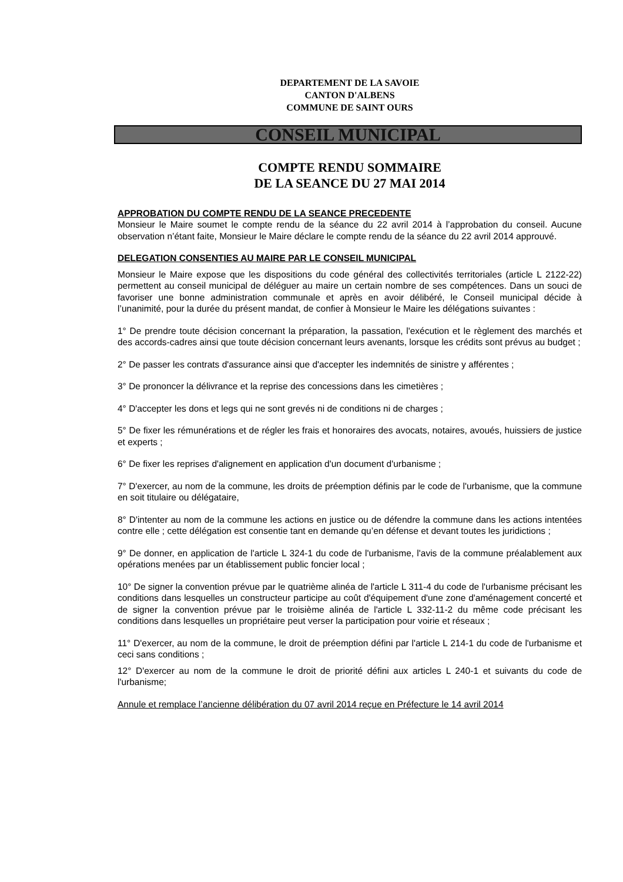DEPARTEMENT DE LA SAVOIE
CANTON D'ALBENS
COMMUNE DE SAINT OURS
CONSEIL MUNICIPAL
COMPTE RENDU SOMMAIRE
DE LA SEANCE DU 27 MAI 2014
APPROBATION DU COMPTE RENDU DE LA SEANCE PRECEDENTE
Monsieur le Maire soumet le compte rendu de la séance du 22 avril 2014 à l’approbation du conseil. Aucune observation n’étant faite, Monsieur le Maire déclare le compte rendu de la séance du 22 avril 2014 approuvé.
DELEGATION CONSENTIES AU MAIRE PAR LE CONSEIL MUNICIPAL
Monsieur le Maire expose que les dispositions du code général des collectivités territoriales (article L 2122-22) permettent au conseil municipal de déléguer au maire un certain nombre de ses compétences. Dans un souci de favoriser une bonne administration communale et après en avoir délibéré, le Conseil municipal décide à l’unanimité, pour la durée du présent mandat, de confier à Monsieur le Maire les délégations suivantes :
1° De prendre toute décision concernant la préparation, la passation, l'exécution et le règlement des marchés et des accords-cadres ainsi que toute décision concernant leurs avenants, lorsque les crédits sont prévus au budget ;
2° De passer les contrats d'assurance ainsi que d'accepter les indemnités de sinistre y afférentes ;
3° De prononcer la délivrance et la reprise des concessions dans les cimetières ;
4° D'accepter les dons et legs qui ne sont grevés ni de conditions ni de charges ;
5° De fixer les rémunérations et de régler les frais et honoraires des avocats, notaires, avoués, huissiers de justice et experts ;
6° De fixer les reprises d'alignement en application d'un document d'urbanisme ;
7° D'exercer, au nom de la commune, les droits de préemption définis par le code de l'urbanisme, que la commune en soit titulaire ou délégataire,
8° D'intenter au nom de la commune les actions en justice ou de défendre la commune dans les actions intentées contre elle ; cette délégation est consentie tant en demande qu’en défense et devant toutes les juridictions ;
9° De donner, en application de l'article L 324-1 du code de l'urbanisme, l'avis de la commune préalablement aux opérations menées par un établissement public foncier local ;
10° De signer la convention prévue par le quatrième alinéa de l'article L 311-4 du code de l'urbanisme précisant les conditions dans lesquelles un constructeur participe au coût d'équipement d'une zone d'aménagement concerté et de signer la convention prévue par le troisième alinéa de l'article L 332-11-2 du même code précisant les conditions dans lesquelles un propriétaire peut verser la participation pour voirie et réseaux ;
11° D'exercer, au nom de la commune, le droit de préemption défini par l'article L 214-1 du code de l'urbanisme et ceci sans conditions ;
12° D'exercer au nom de la commune le droit de priorité défini aux articles L 240-1 et suivants du code de l'urbanisme;
Annule et remplace l’ancienne délibération du 07 avril 2014 reçue en Préfecture le 14 avril 2014